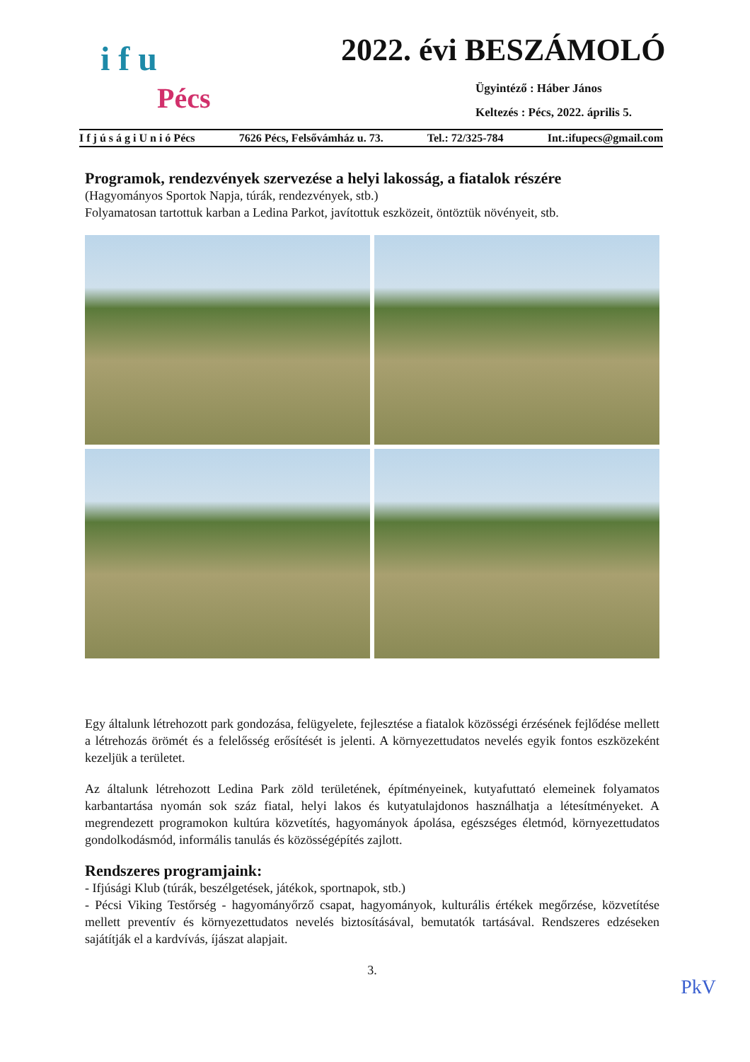i f u
Pécs
2022. évi BESZÁMOLÓ
Ügyintéző : Háber János
Keltezés : Pécs, 2022. április 5.
I f j ú s á g i U n i ó Pécs 7626 Pécs, Felsővámház u. 73. Tel.: 72/325-784 Int.:ifupecs@gmail.com
Programok, rendezvények szervezése a helyi lakosság, a fiatalok részére
(Hagyományos Sportok Napja, túrák, rendezvények, stb.)
Folyamatosan tartottuk karban a Ledina Parkot, javítottuk eszközeit, öntöztük növényeit, stb.
Egy általunk létrehozott park gondozása, felügyelete, fejlesztése a fiatalok közösségi érzésének fejlődése mellett a létrehozás örömét és a felelősség erősítését is jelenti. A környezettudatos nevelés egyik fontos eszközeként kezeljük a területet.
Az általunk létrehozott Ledina Park zöld területének, építményeinek, kutyafuttató elemeinek folyamatos karbantartása nyomán sok száz fiatal, helyi lakos és kutyatulajdonos használhatja a létesítményeket. A megrendezett programokon kultúra közvetítés, hagyományok ápolása, egészséges életmód, környezettudatos gondolkodásmód, informális tanulás és közösségépítés zajlott.
Rendszeres programjaink:
- Ifjúsági Klub (túrák, beszélgetések, játékok, sportnapok, stb.)
- Pécsi Viking Testőrség - hagyományőrző csapat, hagyományok, kulturális értékek megőrzése, közvetítése mellett preventív és környezettudatos nevelés biztosításával, bemutatók tartásával. Rendszeres edzéseken sajátítják el a kardvívás, íjászat alapjait.
3.
PkV